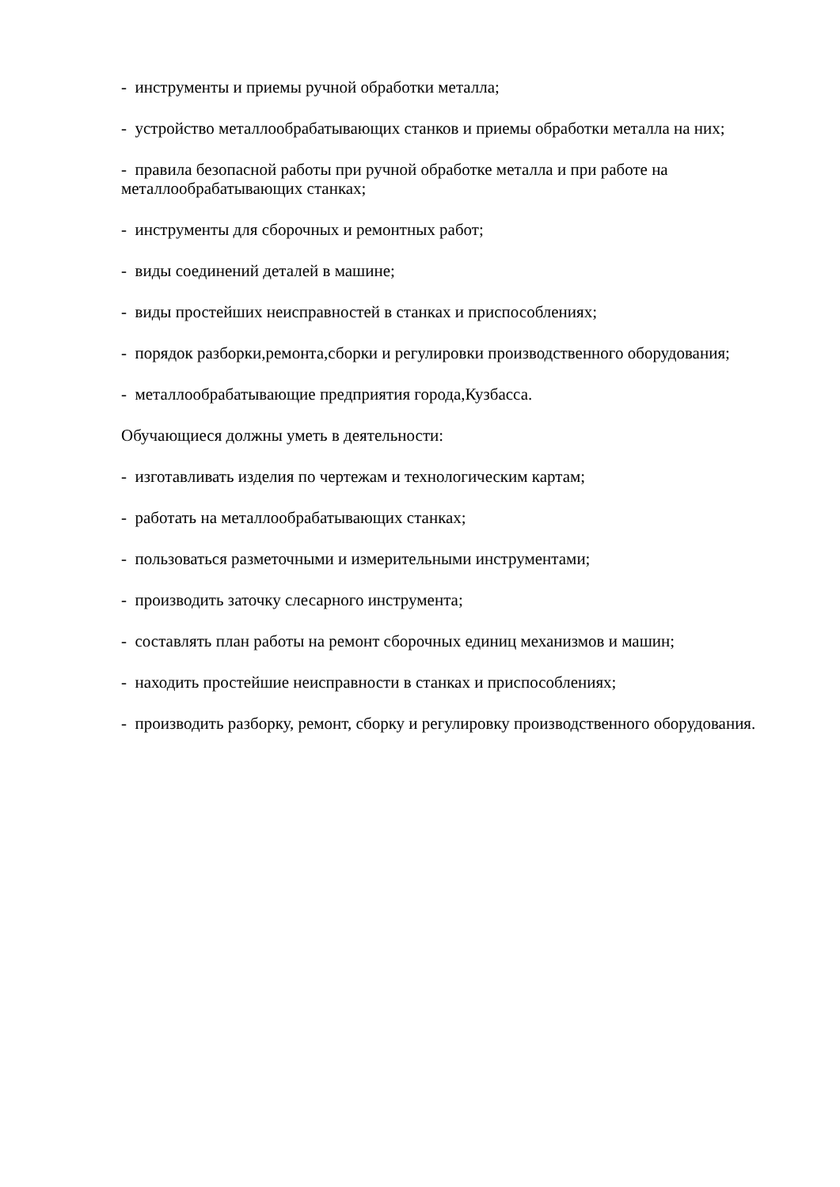- инструменты и приемы ручной обработки металла;
- устройство металлообрабатывающих станков и приемы обработки металла на них;
- правила безопасной работы при ручной обработке металла и при работе на металлообрабатывающих станках;
- инструменты для сборочных и ремонтных работ;
- виды соединений деталей в машине;
- виды простейших неисправностей в станках и приспособлениях;
- порядок разборки,ремонта,сборки и регулировки производственного оборудования;
- металлообрабатывающие предприятия города,Кузбасса.
Обучающиеся должны уметь в деятельности:
- изготавливать изделия по чертежам и технологическим картам;
- работать на металлообрабатывающих станках;
- пользоваться разметочными и измерительными инструментами;
- производить заточку слесарного инструмента;
- составлять план работы на ремонт сборочных единиц механизмов и машин;
- находить простейшие неисправности в станках и приспособлениях;
- производить разборку, ремонт, сборку и регулировку производственного оборудования.